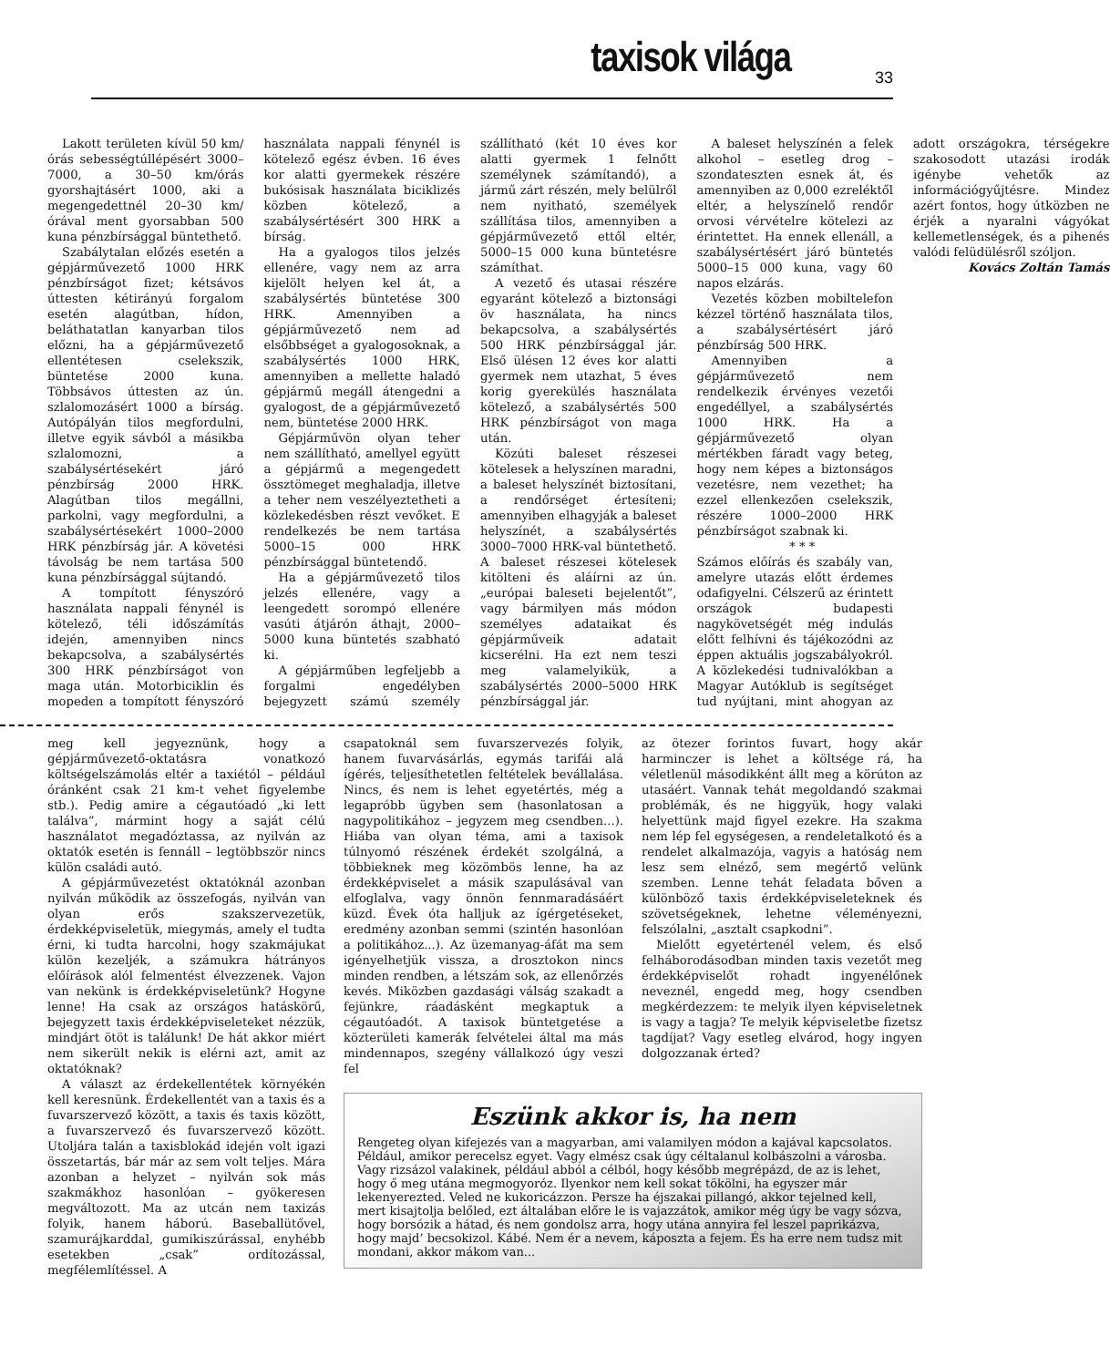taxisok világa 33
Lakott területen kívül 50 km/órás sebességtúllépésért 3000–7000, a 30–50 km/órás gyorshajtásért 1000, aki a megengedettnél 20–30 km/órával ment gyorsabban 500 kuna pénzbírsággal büntethető.
Szabálytalan előzés esetén a gépjárművezető 1000 HRK pénzbírságot fizet; kétsávos úttesten kétirányú forgalom esetén alagútban, hídon, beláthatatlan kanyarban tilos előzni, ha a gépjárművezető ellentétesen cselekszik, büntetése 2000 kuna. Többsávos úttesten az ún. szlalomozásért 1000 a bírság. Autópályán tilos megfordulni, illetve egyik sávból a másikba szlalomozni, a szabálysértésekért járó pénzbírság 2000 HRK. Alagútban tilos megállni, parkolni, vagy megfordulni, a szabálysértésekért 1000–2000 HRK pénzbírság jár. A követési távolság be nem tartása 500 kuna pénzbírsággal sújtandó.
A tompított fényszóró használata nappali fénynél is kötelező, téli időszámítás idején, amennyiben nincs bekapcsolva, a szabálysértés 300 HRK pénzbírságot von maga után. Motorbiciklin és mopeden a tompított fényszóró használata nappali fénynél is kötelező egész évben. 16 éves kor alatti gyermekek részére bukósisak használata biciklizés közben kötelező, a szabálysértésért 300 HRK a bírság.
Ha a gyalogos tilos jelzés ellenére, vagy nem az arra kijelölt helyen kel át, a szabálysértés büntetése 300 HRK. Amennyiben a gépjárművezető nem ad elsőbbséget a gyalogosoknak, a szabálysértés 1000 HRK, amennyiben a mellette haladó gépjármű megáll átengedni a gyalogost, de a gépjárművezető nem, büntetése 2000 HRK.
Gépjárművön olyan teher nem szállítható, amellyel együtt a gépjármű a megengedett össztömeget meghaladja, illetve a teher nem veszélyeztetheti a közlekedésben részt vevőket. E rendelkezés be nem tartása 5000–15 000 HRK pénzbírsággal büntetendő.
Ha a gépjárművezető tilos jelzés ellenére, vagy a leengedett sorompó ellenére vasúti átjárón áthajt, 2000–5000 kuna büntetés szabható ki.
A gépjárműben legfeljebb a forgalmi engedélyben bejegyzett számú személy szállítható (két 10 éves kor alatti gyermek 1 felnőtt személynek számítandó), a jármű zárt részén, mely belülről nem nyitható, személyek szállítása tilos, amennyiben a gépjárművezető ettől eltér, 5000–15 000 kuna büntetésre számíthat.
A vezető és utasai részére egyaránt kötelező a biztonsági öv használata, ha nincs bekapcsolva, a szabálysértés 500 HRK pénzbírsággal jár. Első ülésen 12 éves kor alatti gyermek nem utazhat, 5 éves korig gyerekülés használata kötelező, a szabálysértés 500 HRK pénzbírságot von maga után.
Közúti baleset részesei kötelesek a helyszínen maradni, a baleset helyszínét biztosítani, a rendőrséget értesíteni; amennyiben elhagyják a baleset helyszínét, a szabálysértés 3000–7000 HRK-val büntethető. A baleset részesei kötelesek kitölteni és aláírni az ún. „európai baleseti bejelentőt”, vagy bármilyen más módon személyes adataikat és gépjárműveik adatait kicserélni. Ha ezt nem teszi meg valamelyikük, a szabálysértés 2000–5000 HRK pénzbírsággal jár.
A baleset helyszínén a felek alkohol – esetleg drog – szondateszten esnek át, és amennyiben az 0,000 ezreléktől eltér, a helyszínelő rendőr orvosi vérvételre kötelezi az érintettet. Ha ennek ellenáll, a szabálysértésért járó büntetés 5000–15 000 kuna, vagy 60 napos elzárás.
Vezetés közben mobiltelefon kézzel történő használata tilos, a szabálysértésért járó pénzbírság 500 HRK.
Amennyiben a gépjárművezető nem rendelkezik érvényes vezetői engedéllyel, a szabálysértés 1000 HRK. Ha a gépjárművezető olyan mértékben fáradt vagy beteg, hogy nem képes a biztonságos vezetésre, nem vezethet; ha ezzel ellenkezően cselekszik, részére 1000–2000 HRK pénzbírságot szabnak ki.
* * *
Számos előírás és szabály van, amelyre utazás előtt érdemes odafigyelni. Célszerű az érintett országok budapesti nagykövetségét még indulás előtt felhívni és tájékozódni az éppen aktuális jogszabályokról. A közlekedési tudnivalókban a Magyar Autóklub is segítséget tud nyújtani, mint ahogyan az adott országokra, térségekre szakosodott utazási irodák igénybe vehetők az információgyűjtésre. Mindez azért fontos, hogy útközben ne érjék a nyaralni vágyókat kellemetlenségek, és a pihenés valódi felüdülésről szóljon.
Kovács Zoltán Tamás
meg kell jegyeznünk, hogy a gépjárművezető-oktatásra vonatkozó költségelszámolás eltér a taxiétól – például óránként csak 21 km-t vehet figyelembe stb.). Pedig amire a cégautóadó „ki lett találva”, mármint hogy a saját célú használatot megadóztassa, az nyilván az oktatók esetén is fennáll – legtöbbször nincs külön családi autó.
A gépjárművezetést oktatóknál azonban nyilván működik az összefogás, nyilván van olyan erős szakszervezetük, érdekképviseletük, miegymás, amely el tudta érni, ki tudta harcolni, hogy szakmájukat külön kezeljék, a számukra hátrányos előírások alól felmentést élvezzenek. Vajon van nekünk is érdekképviseletünk? Hogyne lenne! Ha csak az országos hatáskörű, bejegyzett taxis érdekképviseleteket nézzük, mindjárt ötöt is találunk! De hát akkor miért nem sikerült nekik is elérni azt, amit az oktatóknak?
A választ az érdekellentétek környékén kell keresnünk. Érdekellentét van a taxis és a fuvarszervező között, a taxis és taxis között, a fuvarszervező és fuvarszervező között. Utoljára talán a taxisblokád idején volt igazi összetartás, bár már az sem volt teljes. Mára azonban a helyzet – nyilván sok más szakmákhoz hasonlóan – gyökeresen megváltozott. Ma az utcán nem taxizás folyik, hanem háború. Baseballütővel, szamurájkarddal, gumikiszúrással, enyhébb esetekben „csak” ordítozással, megfélemlítéssel. A
csapatoknál sem fuvarszervezés folyik, hanem fuvarvásárlás, egymás tarifái alá ígérés, teljesíthetetlen feltételek bevállalása. Nincs, és nem is lehet egyetértés, még a legapróbb ügyben sem (hasonlatosan a nagypolitikához – jegyzem meg csendben...). Hiába van olyan téma, ami a taxisok túlnyomó részének érdekét szolgálná, a többieknek meg közömbös lenne, ha az érdekképviselet a másik szapulásával van elfoglalva, vagy önnön fennmaradásáért küzd. Évek óta halljuk az ígérgetéseket, eredmény azonban semmi (szintén hasonlóan a politikához...). Az üzemanyag-áfát ma sem igényelhetjük vissza, a drosztokon nincs minden rendben, a létszám sok, az ellenőrzés kevés. Miközben gazdasági válság szakadt a fejünkre, ráadásként megkaptuk a cégautóadót. A taxisok büntetgetése a közterületi kamerák felvételei által ma más mindennapos, szegény vállalkozó úgy veszi fel
az ötezer forintos fuvart, hogy akár harminczer is lehet a költsége rá, ha véletlenül másodikként állt meg a körúton az utasáért. Vannak tehát megoldandó szakmai problémák, és ne higgyük, hogy valaki helyettünk majd figyel ezekre. Ha szakma nem lép fel egységesen, a rendeletalkotó és a rendelet alkalmazója, vagyis a hatóság nem lesz sem elnéző, sem megértő velünk szemben. Lenne tehát feladata bőven a különböző taxis érdekképviseleteknek és szövetségeknek, lehetne véleményezni, felszólalni, „asztalt csapkodni”.
Mielőtt egyetértenél velem, és első felháborodásodban minden taxis vezetőt meg érdekképviselőt rohadt ingyenélőnek neveznél, engedd meg, hogy csendben megkérdezzem: te melyik ilyen képviseletnek is vagy a tagja? Te melyik képviseletbe fizetsz tagdíjat? Vagy esetleg elvárod, hogy ingyen dolgozzanak érted?
Eszünk akkor is, ha nem
Rengeteg olyan kifejezés van a magyarban, ami valamilyen módon a kajával kapcsolatos. Például, amikor perecelsz egyet. Vagy elmész csak úgy céltalanul kolbászolni a városba. Vagy rizsázol valakinek, például abból a célból, hogy később megrépázd, de az is lehet, hogy ő meg utána megmogyoróz. Ilyenkor nem kell sokat tökölni, ha egyszer már lekenyerezted. Veled ne kukoricázzon. Persze ha éjszakai pillangó, akkor tejelned kell, mert kisajtolja belőled, ezt általában előre le is vajazzátok, amikor még úgy be vagy sózva, hogy borsózik a hátad, és nem gondolsz arra, hogy utána annyira fel leszel paprikázva, hogy majd’ becsokizol. Kábé. Nem ér a nevem, káposzta a fejem. És ha erre nem tudsz mit mondani, akkor mákom van...